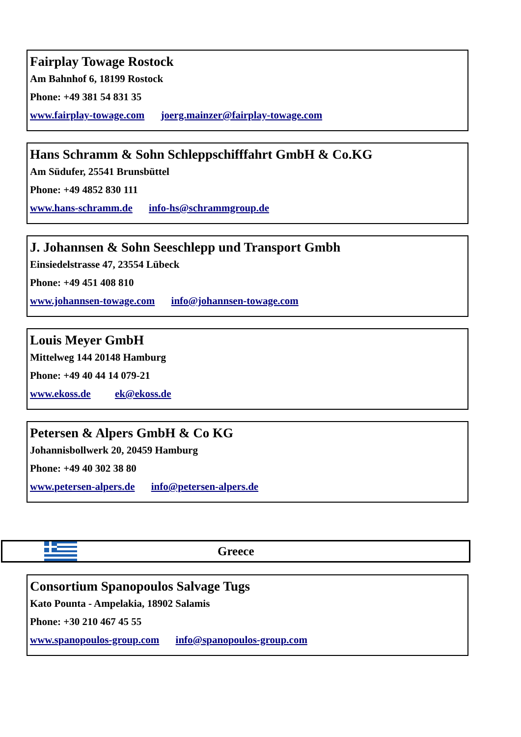Fairplay Towage Rostock
Am Bahnhof 6, 18199 Rostock
Phone: +49 381 54 831 35
www.fairplay-towage.com joerg.mainzer@fairplay-towage.com
Hans Schramm & Sohn Schleppschifffahrt GmbH & Co.KG
Am Südufer, 25541 Brunsbüttel
Phone: +49 4852 830 111
www.hans-schramm.de info-hs@schrammgroup.de
J. Johannsen & Sohn Seeschlepp und Transport Gmbh
Einsiedelstrasse 47, 23554 Lübeck
Phone: +49 451 408 810
www.johannsen-towage.com info@johannsen-towage.com
Louis Meyer GmbH
Mittelweg 144 20148 Hamburg
Phone: +49 40 44 14 079-21
www.ekoss.de ek@ekoss.de
Petersen & Alpers GmbH & Co KG
Johannisbollwerk 20, 20459 Hamburg
Phone: +49 40 302 38 80
www.petersen-alpers.de info@petersen-alpers.de
Greece
Consortium Spanopoulos Salvage Tugs
Kato Pounta - Ampelakia, 18902 Salamis
Phone: +30 210 467 45 55
www.spanopoulos-group.com info@spanopoulos-group.com